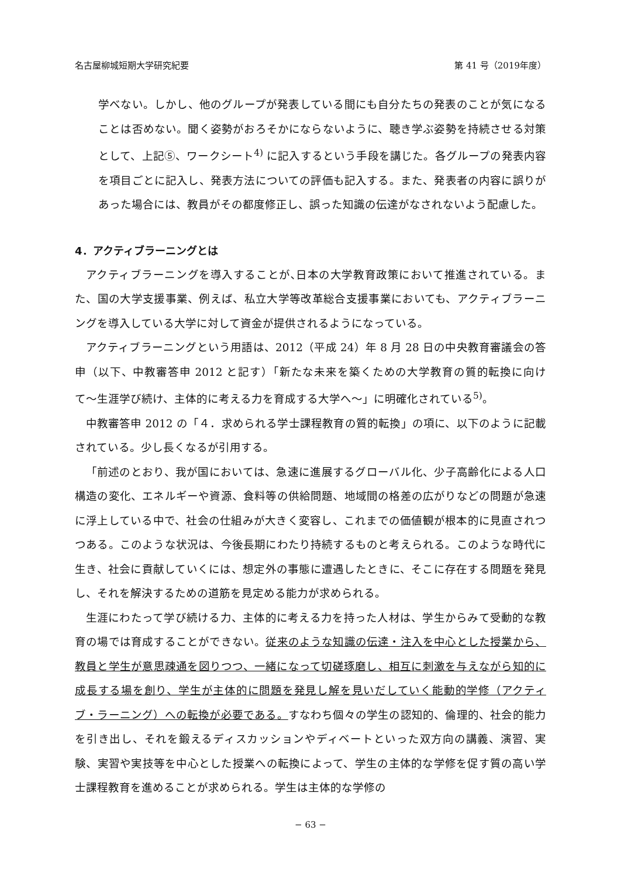名古屋柳城短期大学研究紀要 第 41 号（2019年度）
学べない。しかし、他のグループが発表している間にも自分たちの発表のことが気になることは否めない。聞く姿勢がおろそかにならないように、聴き学ぶ姿勢を持続させる対策として、上記⑤、ワークシート<sup>4)</sup> に記入するという手段を講じた。各グループの発表内容を項目ごとに記入し、発表方法についての評価も記入する。また、発表者の内容に誤りがあった場合には、教員がその都度修正し、誤った知識の伝達がなされないよう配慮した。
4．アクティブラーニングとは
アクティブラーニングを導入することが､日本の大学教育政策において推進されている。また、国の大学支援事業、例えば、私立大学等改革総合支援事業においても、アクティブラーニングを導入している大学に対して資金が提供されるようになっている。
アクティブラーニングという用語は、2012（平成 24）年 8 月 28 日の中央教育審議会の答申（以下、中教審答申 2012 と記す）「新たな未来を築くための大学教育の質的転換に向けて〜生涯学び続け、主体的に考える力を育成する大学へ〜」に明確化されている<sup>5)</sup>。
中教審答申 2012 の「４．求められる学士課程教育の質的転換」の項に、以下のように記載されている。少し長くなるが引用する。
「前述のとおり、我が国においては、急速に進展するグローバル化、少子高齢化による人口構造の変化、エネルギーや資源、食料等の供給問題、地域間の格差の広がりなどの問題が急速に浮上している中で、社会の仕組みが大きく変容し、これまでの価値観が根本的に見直されつつある。このような状況は、今後長期にわたり持続するものと考えられる。このような時代に生き、社会に貢献していくには、想定外の事態に遭遇したときに、そこに存在する問題を発見し、それを解決するための道筋を見定める能力が求められる。
生涯にわたって学び続ける力、主体的に考える力を持った人材は、学生からみて受動的な教育の場では育成することができない。従来のような知識の伝達・注入を中心とした授業から、教員と学生が意思疎通を図りつつ、一緒になって切磋琢磨し、相互に刺激を与えながら知的に成長する場を創り、学生が主体的に問題を発見し解を見いだしていく能動的学修（アクティブ・ラーニング）への転換が必要である。すなわち個々の学生の認知的、倫理的、社会的能力を引き出し、それを鍛えるディスカッションやディベートといった双方向の講義、演習、実験、実習や実技等を中心とした授業への転換によって、学生の主体的な学修を促す質の高い学士課程教育を進めることが求められる。学生は主体的な学修の
− 63 −